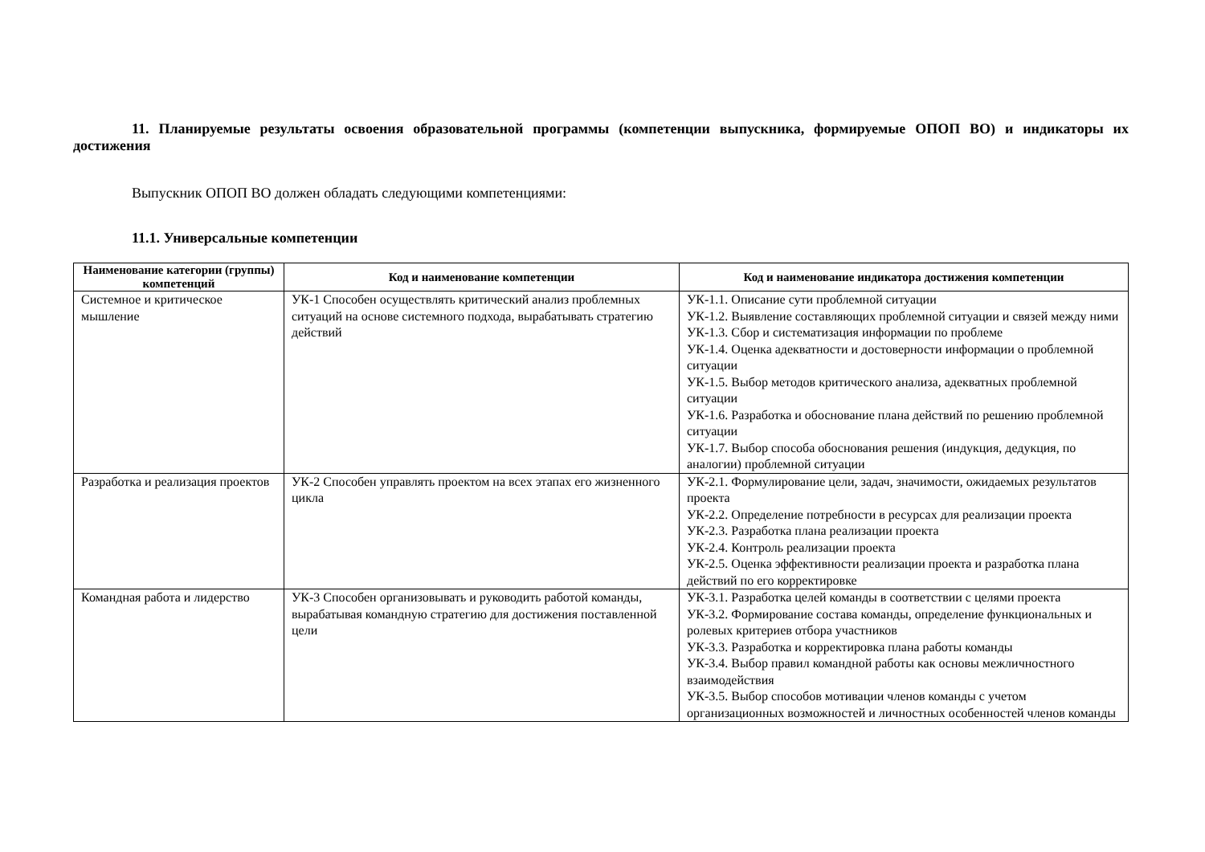11. Планируемые результаты освоения образовательной программы (компетенции выпускника, формируемые ОПОП ВО) и индикаторы их достижения
Выпускник ОПОП ВО должен обладать следующими компетенциями:
11.1. Универсальные компетенции
| Наименование категории (группы) компетенций | Код и наименование компетенции | Код и наименование индикатора достижения компетенции |
| --- | --- | --- |
| Системное и критическое мышление | УК-1 Способен осуществлять критический анализ проблемных ситуаций на основе системного подхода, вырабатывать стратегию действий | УК-1.1. Описание сути проблемной ситуации УК-1.2. Выявление составляющих проблемной ситуации и связей между ними УК-1.3. Сбор и систематизация информации по проблеме УК-1.4. Оценка адекватности и достоверности информации о проблемной ситуации УК-1.5. Выбор методов критического анализа, адекватных проблемной ситуации УК-1.6. Разработка и обоснование плана действий по решению проблемной ситуации УК-1.7. Выбор способа обоснования решения (индукция, дедукция, по аналогии) проблемной ситуации |
| Разработка и реализация проектов | УК-2 Способен управлять проектом на всех этапах его жизненного цикла | УК-2.1. Формулирование цели, задач, значимости, ожидаемых результатов проекта УК-2.2. Определение потребности в ресурсах для реализации проекта УК-2.3. Разработка плана реализации проекта УК-2.4. Контроль реализации проекта УК-2.5. Оценка эффективности реализации проекта и разработка плана действий по его корректировке |
| Командная работа и лидерство | УК-3 Способен организовывать и руководить работой команды, вырабатывая командную стратегию для достижения поставленной цели | УК-3.1. Разработка целей команды в соответствии с целями проекта УК-3.2. Формирование состава команды, определение функциональных и ролевых критериев отбора участников УК-3.3. Разработка и корректировка плана работы команды УК-3.4. Выбор правил командной работы как основы межличностного взаимодействия УК-3.5. Выбор способов мотивации членов команды с учетом организационных возможностей и личностных особенностей членов команды |